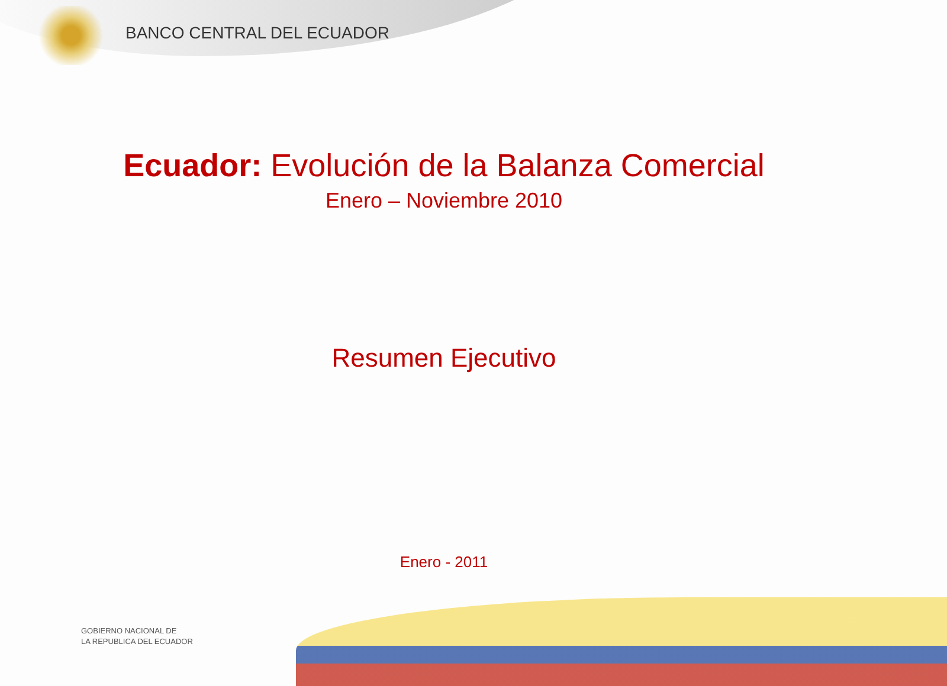BANCO CENTRAL DEL ECUADOR
Ecuador: Evolución de la Balanza Comercial
Enero – Noviembre 2010
Resumen Ejecutivo
Enero - 2011
GOBIERNO NACIONAL DE
LA REPUBLICA DEL ECUADOR